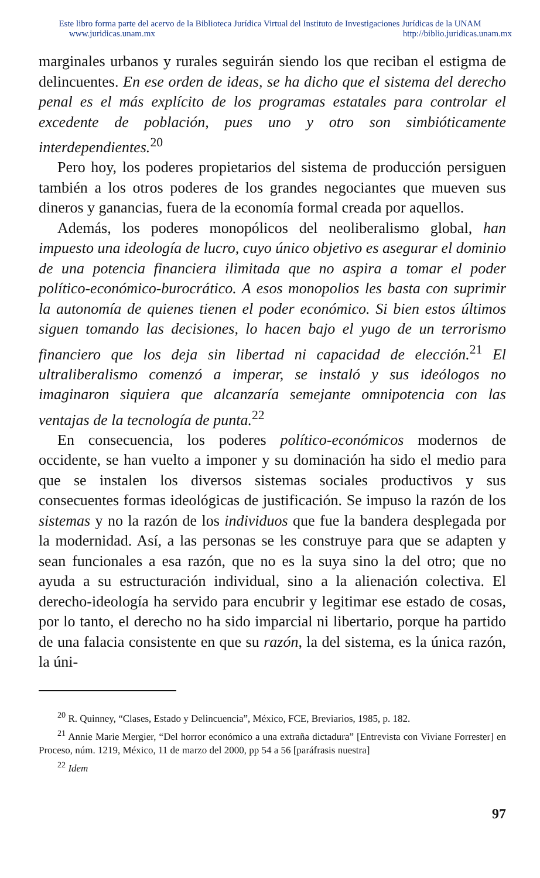Este libro forma parte del acervo de la Biblioteca Jurídica Virtual del Instituto de Investigaciones Jurídicas de la UNAM
www.juridicas.unam.mx http://biblio.juridicas.unam.mx
marginales urbanos y rurales seguirán siendo los que reciban el estigma de delincuentes. En ese orden de ideas, se ha dicho que el sistema del derecho penal es el más explícito de los programas estatales para controlar el excedente de población, pues uno y otro son simbióticamente interdependientes.<sup>20</sup>
Pero hoy, los poderes propietarios del sistema de producción persiguen también a los otros poderes de los grandes negociantes que mueven sus dineros y ganancias, fuera de la economía formal creada por aquellos.
Además, los poderes monopólicos del neoliberalismo global, han impuesto una ideología de lucro, cuyo único objetivo es asegurar el dominio de una potencia financiera ilimitada que no aspira a tomar el poder político-económico-burocrático. A esos monopolios les basta con suprimir la autonomía de quienes tienen el poder económico. Si bien estos últimos siguen tomando las decisiones, lo hacen bajo el yugo de un terrorismo financiero que los deja sin libertad ni capacidad de elección.<sup>21</sup> El ultraliberalismo comenzó a imperar, se instaló y sus ideólogos no imaginaron siquiera que alcanzaría semejante omnipotencia con las ventajas de la tecnología de punta.<sup>22</sup>
En consecuencia, los poderes político-económicos modernos de occidente, se han vuelto a imponer y su dominación ha sido el medio para que se instalen los diversos sistemas sociales productivos y sus consecuentes formas ideológicas de justificación. Se impuso la razón de los sistemas y no la razón de los individuos que fue la bandera desplegada por la modernidad. Así, a las personas se les construye para que se adapten y sean funcionales a esa razón, que no es la suya sino la del otro; que no ayuda a su estructuración individual, sino a la alienación colectiva. El derecho-ideología ha servido para encubrir y legitimar ese estado de cosas, por lo tanto, el derecho no ha sido imparcial ni libertario, porque ha partido de una falacia consistente en que su razón, la del sistema, es la única razón, la úni-
<sup>20</sup> R. Quinney, “Clases, Estado y Delincuencia”, México, FCE, Breviarios, 1985, p. 182.
<sup>21</sup> Annie Marie Mergier, “Del horror económico a una extraña dictadura” [Entrevista con Viviane Forrester] en Proceso, núm. 1219, México, 11 de marzo del 2000, pp 54 a 56 [paráfrasis nuestra]
<sup>22</sup> Idem
97